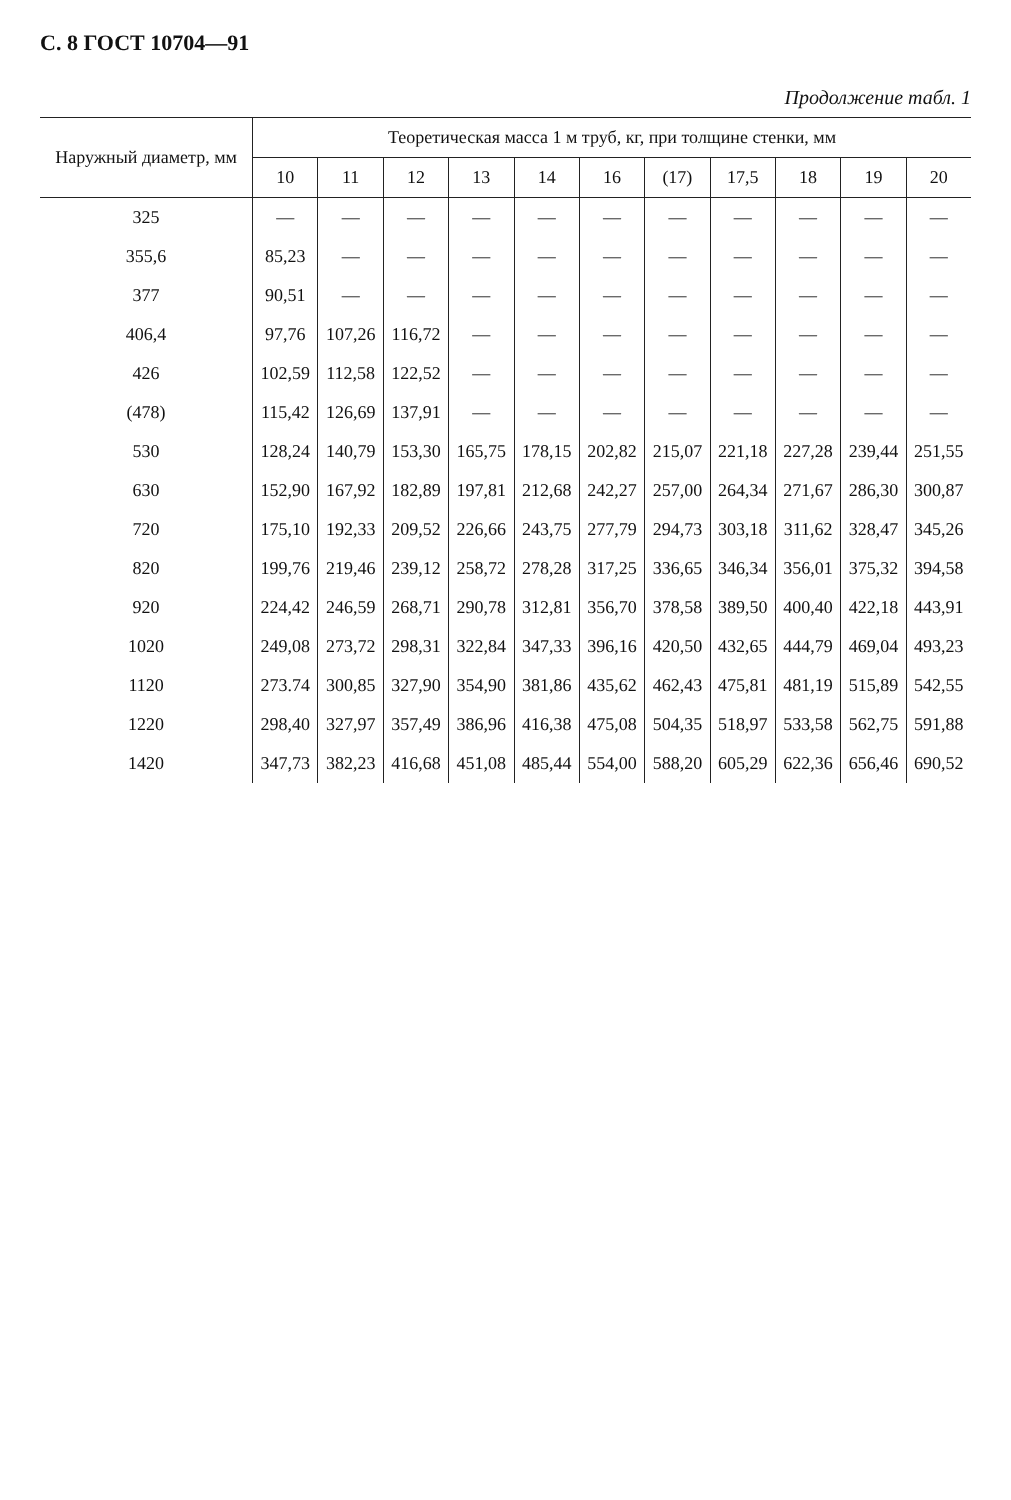С. 8 ГОСТ 10704—91
Продолжение табл. 1
| Наружный диаметр, мм | Теоретическая масса 1 м труб, кг, при толщине стенки, мм | | | | | | | | | | |
| --- | --- | --- | --- | --- | --- | --- | --- | --- | --- | --- | --- |
| | 10 | 11 | 12 | 13 | 14 | 16 | (17) | 17,5 | 18 | 19 | 20 |
| 325 | — | — | — | — | — | — | — | — | — | — | — |
| 355,6 | 85,23 | — | — | — | — | — | — | — | — | — | — |
| 377 | 90,51 | — | — | — | — | — | — | — | — | — | — |
| 406,4 | 97,76 | 107,26 | 116,72 | — | — | — | — | — | — | — | — |
| 426 | 102,59 | 112,58 | 122,52 | — | — | — | — | — | — | — | — |
| (478) | 115,42 | 126,69 | 137,91 | — | — | — | — | — | — | — | — |
| 530 | 128,24 | 140,79 | 153,30 | 165,75 | 178,15 | 202,82 | 215,07 | 221,18 | 227,28 | 239,44 | 251,55 |
| 630 | 152,90 | 167,92 | 182,89 | 197,81 | 212,68 | 242,27 | 257,00 | 264,34 | 271,67 | 286,30 | 300,87 |
| 720 | 175,10 | 192,33 | 209,52 | 226,66 | 243,75 | 277,79 | 294,73 | 303,18 | 311,62 | 328,47 | 345,26 |
| 820 | 199,76 | 219,46 | 239,12 | 258,72 | 278,28 | 317,25 | 336,65 | 346,34 | 356,01 | 375,32 | 394,58 |
| 920 | 224,42 | 246,59 | 268,71 | 290,78 | 312,81 | 356,70 | 378,58 | 389,50 | 400,40 | 422,18 | 443,91 |
| 1020 | 249,08 | 273,72 | 298,31 | 322,84 | 347,33 | 396,16 | 420,50 | 432,65 | 444,79 | 469,04 | 493,23 |
| 1120 | 273.74 | 300,85 | 327,90 | 354,90 | 381,86 | 435,62 | 462,43 | 475,81 | 481,19 | 515,89 | 542,55 |
| 1220 | 298,40 | 327,97 | 357,49 | 386,96 | 416,38 | 475,08 | 504,35 | 518,97 | 533,58 | 562,75 | 591,88 |
| 1420 | 347,73 | 382,23 | 416,68 | 451,08 | 485,44 | 554,00 | 588,20 | 605,29 | 622,36 | 656,46 | 690,52 |